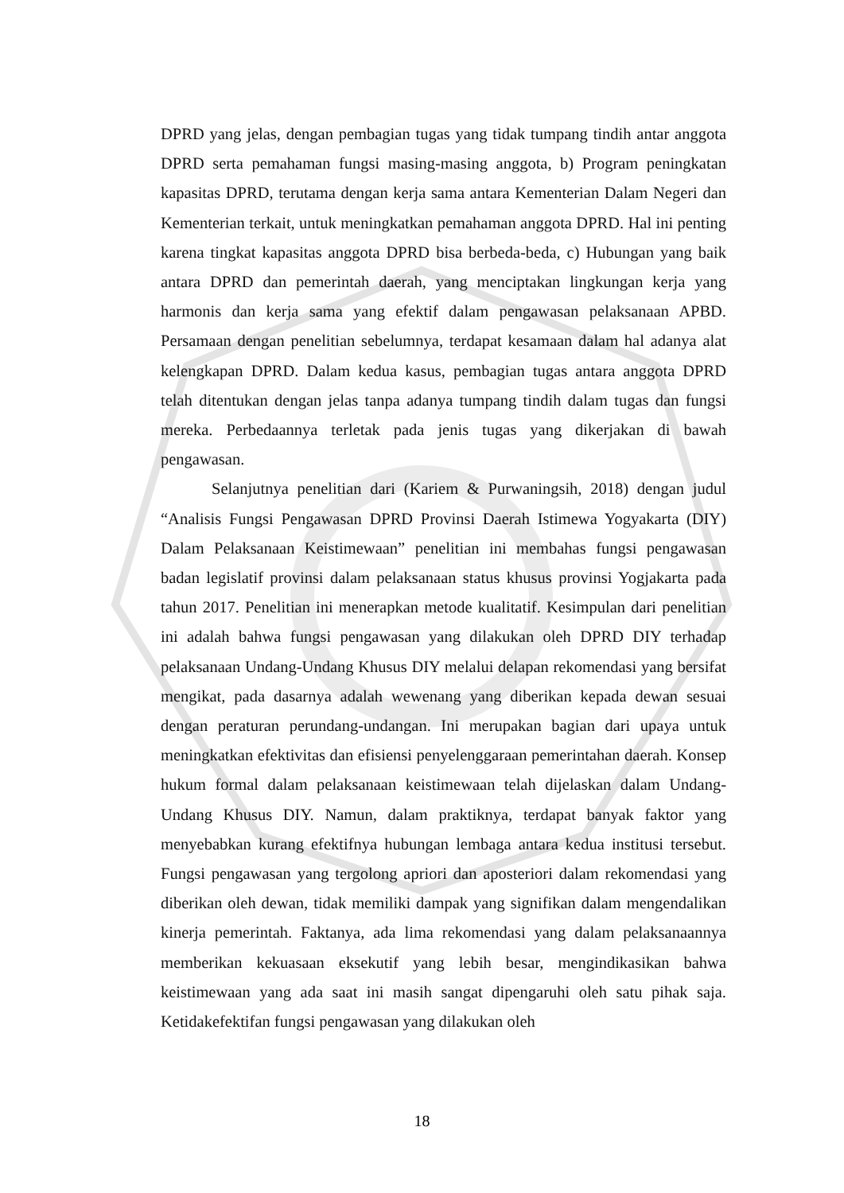DPRD yang jelas, dengan pembagian tugas yang tidak tumpang tindih antar anggota DPRD serta pemahaman fungsi masing-masing anggota, b) Program peningkatan kapasitas DPRD, terutama dengan kerja sama antara Kementerian Dalam Negeri dan Kementerian terkait, untuk meningkatkan pemahaman anggota DPRD. Hal ini penting karena tingkat kapasitas anggota DPRD bisa berbeda-beda, c) Hubungan yang baik antara DPRD dan pemerintah daerah, yang menciptakan lingkungan kerja yang harmonis dan kerja sama yang efektif dalam pengawasan pelaksanaan APBD. Persamaan dengan penelitian sebelumnya, terdapat kesamaan dalam hal adanya alat kelengkapan DPRD. Dalam kedua kasus, pembagian tugas antara anggota DPRD telah ditentukan dengan jelas tanpa adanya tumpang tindih dalam tugas dan fungsi mereka. Perbedaannya terletak pada jenis tugas yang dikerjakan di bawah pengawasan.
Selanjutnya penelitian dari (Kariem & Purwaningsih, 2018) dengan judul “Analisis Fungsi Pengawasan DPRD Provinsi Daerah Istimewa Yogyakarta (DIY) Dalam Pelaksanaan Keistimewaan” penelitian ini membahas fungsi pengawasan badan legislatif provinsi dalam pelaksanaan status khusus provinsi Yogjakarta pada tahun 2017. Penelitian ini menerapkan metode kualitatif. Kesimpulan dari penelitian ini adalah bahwa fungsi pengawasan yang dilakukan oleh DPRD DIY terhadap pelaksanaan Undang-Undang Khusus DIY melalui delapan rekomendasi yang bersifat mengikat, pada dasarnya adalah wewenang yang diberikan kepada dewan sesuai dengan peraturan perundang-undangan. Ini merupakan bagian dari upaya untuk meningkatkan efektivitas dan efisiensi penyelenggaraan pemerintahan daerah. Konsep hukum formal dalam pelaksanaan keistimewaan telah dijelaskan dalam Undang-Undang Khusus DIY. Namun, dalam praktiknya, terdapat banyak faktor yang menyebabkan kurang efektifnya hubungan lembaga antara kedua institusi tersebut. Fungsi pengawasan yang tergolong apriori dan aposteriori dalam rekomendasi yang diberikan oleh dewan, tidak memiliki dampak yang signifikan dalam mengendalikan kinerja pemerintah. Faktanya, ada lima rekomendasi yang dalam pelaksanaannya memberikan kekuasaan eksekutif yang lebih besar, mengindikasikan bahwa keistimewaan yang ada saat ini masih sangat dipengaruhi oleh satu pihak saja. Ketidakefektifan fungsi pengawasan yang dilakukan oleh
18